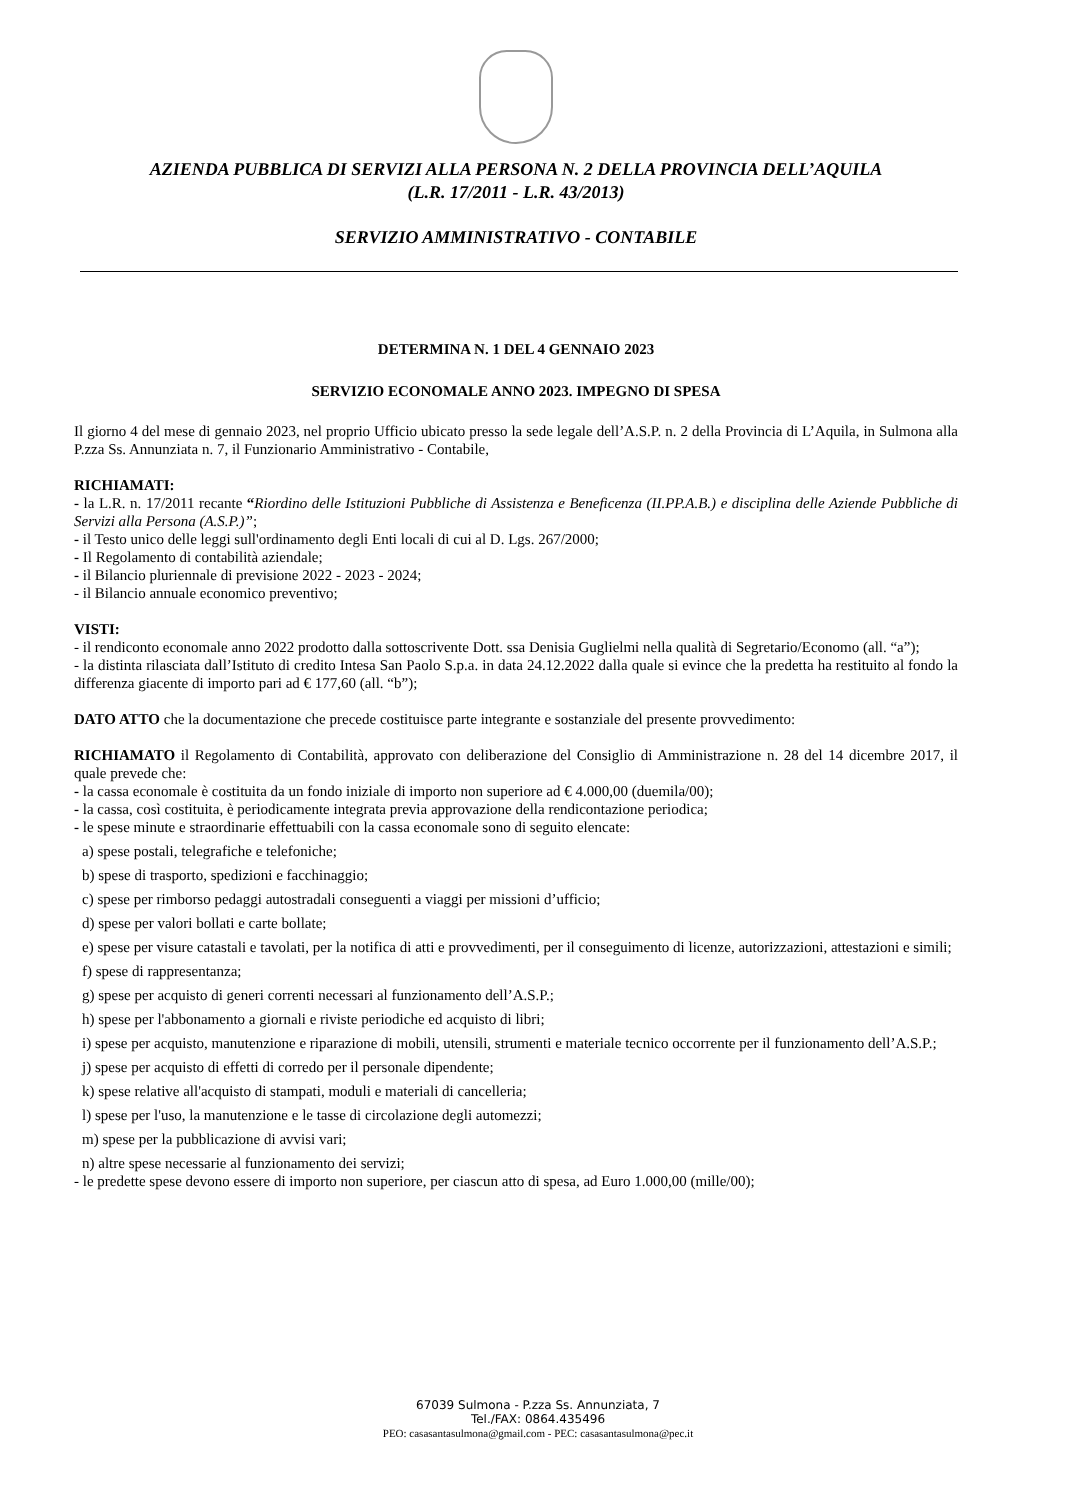AZIENDA PUBBLICA DI SERVIZI ALLA PERSONA N. 2 DELLA PROVINCIA DELL’AQUILA
(L.R. 17/2011 - L.R. 43/2013)
SERVIZIO AMMINISTRATIVO - CONTABILE
DETERMINA N. 1 DEL 4 GENNAIO 2023
SERVIZIO ECONOMALE ANNO 2023. IMPEGNO DI SPESA
Il giorno 4 del mese di gennaio 2023, nel proprio Ufficio ubicato presso la sede legale dell’A.S.P. n. 2 della Provincia di L’Aquila, in Sulmona alla P.zza Ss. Annunziata n. 7, il Funzionario Amministrativo - Contabile,
RICHIAMATI:
- la L.R. n. 17/2011 recante “Riordino delle Istituzioni Pubbliche di Assistenza e Beneficenza (II.PP.A.B.) e disciplina delle Aziende Pubbliche di Servizi alla Persona (A.S.P.)”;
- il Testo unico delle leggi sull'ordinamento degli Enti locali di cui al D. Lgs. 267/2000;
- Il Regolamento di contabilità aziendale;
- il Bilancio pluriennale di previsione 2022 - 2023 - 2024;
- il Bilancio annuale economico preventivo;
VISTI:
- il rendiconto economale anno 2022 prodotto dalla sottoscrivente Dott. ssa Denisia Guglielmi nella qualità di Segretario/Economo (all. “a”);
- la distinta rilasciata dall’Istituto di credito Intesa San Paolo S.p.a. in data 24.12.2022 dalla quale si evince che la predetta ha restituito al fondo la differenza giacente di importo pari ad € 177,60 (all. “b”);
DATO ATTO che la documentazione che precede costituisce parte integrante e sostanziale del presente provvedimento:
RICHIAMATO il Regolamento di Contabilità, approvato con deliberazione del Consiglio di Amministrazione n. 28 del 14 dicembre 2017, il quale prevede che:
- la cassa economale è costituita da un fondo iniziale di importo non superiore ad € 4.000,00 (duemila/00);
- la cassa, così costituita, è periodicamente integrata previa approvazione della rendicontazione periodica;
- le spese minute e straordinarie effettuabili con la cassa economale sono di seguito elencate:
a) spese postali, telegrafiche e telefoniche;
b) spese di trasporto, spedizioni e facchinaggio;
c) spese per rimborso pedaggi autostradali conseguenti a viaggi per missioni d’ufficio;
d) spese per valori bollati e carte bollate;
e) spese per visure catastali e tavolati, per la notifica di atti e provvedimenti, per il conseguimento di licenze, autorizzazioni, attestazioni e simili;
f) spese di rappresentanza;
g) spese per acquisto di generi correnti necessari al funzionamento dell’A.S.P.;
h) spese per l'abbonamento a giornali e riviste periodiche ed acquisto di libri;
i) spese per acquisto, manutenzione e riparazione di mobili, utensili, strumenti e materiale tecnico occorrente per il funzionamento dell’A.S.P.;
j) spese per acquisto di effetti di corredo per il personale dipendente;
k) spese relative all'acquisto di stampati, moduli e materiali di cancelleria;
l) spese per l'uso, la manutenzione e le tasse di circolazione degli automezzi;
m) spese per la pubblicazione di avvisi vari;
n) altre spese necessarie al funzionamento dei servizi;
- le predette spese devono essere di importo non superiore, per ciascun atto di spesa, ad Euro 1.000,00 (mille/00);
67039 Sulmona - P.zza Ss. Annunziata, 7
Tel./FAX: 0864.435496
PEO: casasantasulmona@gmail.com - PEC: casasantasulmona@pec.it